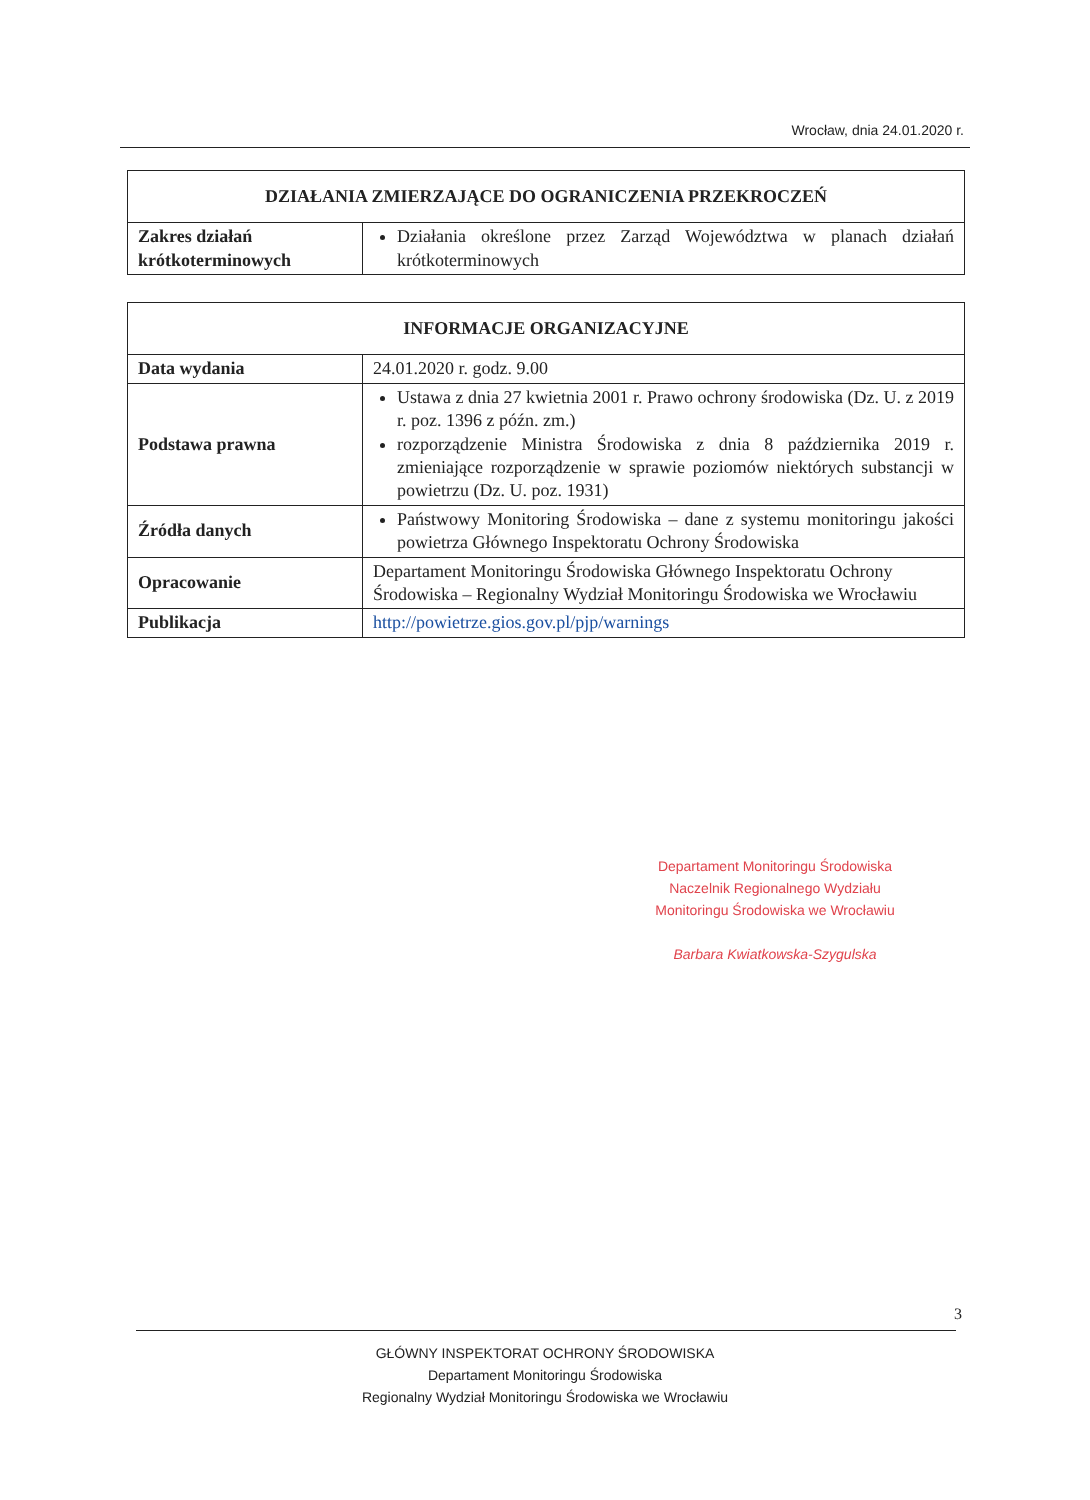Wrocław, dnia 24.01.2020 r.
| DZIAŁANIA ZMIERZAJĄCE DO OGRANICZENIA PRZEKROCZEŃ | |
| --- | --- |
| Zakres działań krótkoterminowych | Działania określone przez Zarząd Województwa w planach działań krótkoterminowych |
| INFORMACJE ORGANIZACYJNE | |
| --- | --- |
| Data wydania | 24.01.2020 r. godz. 9.00 |
| Podstawa prawna | Ustawa z dnia 27 kwietnia 2001 r. Prawo ochrony środowiska (Dz. U. z 2019 r. poz. 1396 z późn. zm.) rozporządzenie Ministra Środowiska z dnia 8 października 2019 r. zmieniające rozporządzenie w sprawie poziomów niektórych substancji w powietrzu (Dz. U. poz. 1931) |
| Źródła danych | Państwowy Monitoring Środowiska – dane z systemu monitoringu jakości powietrza Głównego Inspektoratu Ochrony Środowiska |
| Opracowanie | Departament Monitoringu Środowiska Głównego Inspektoratu Ochrony Środowiska – Regionalny Wydział Monitoringu Środowiska we Wrocławiu |
| Publikacja | http://powietrze.gios.gov.pl/pjp/warnings |
Departament Monitoringu Środowiska
Naczelnik Regionalnego Wydziału
Monitoringu Środowiska we Wrocławiu
Barbara Kwiatkowska-Szygulska
3
GŁÓWNY INSPEKTORAT OCHRONY ŚRODOWISKA
Departament Monitoringu Środowiska
Regionalny Wydział Monitoringu Środowiska we Wrocławiu